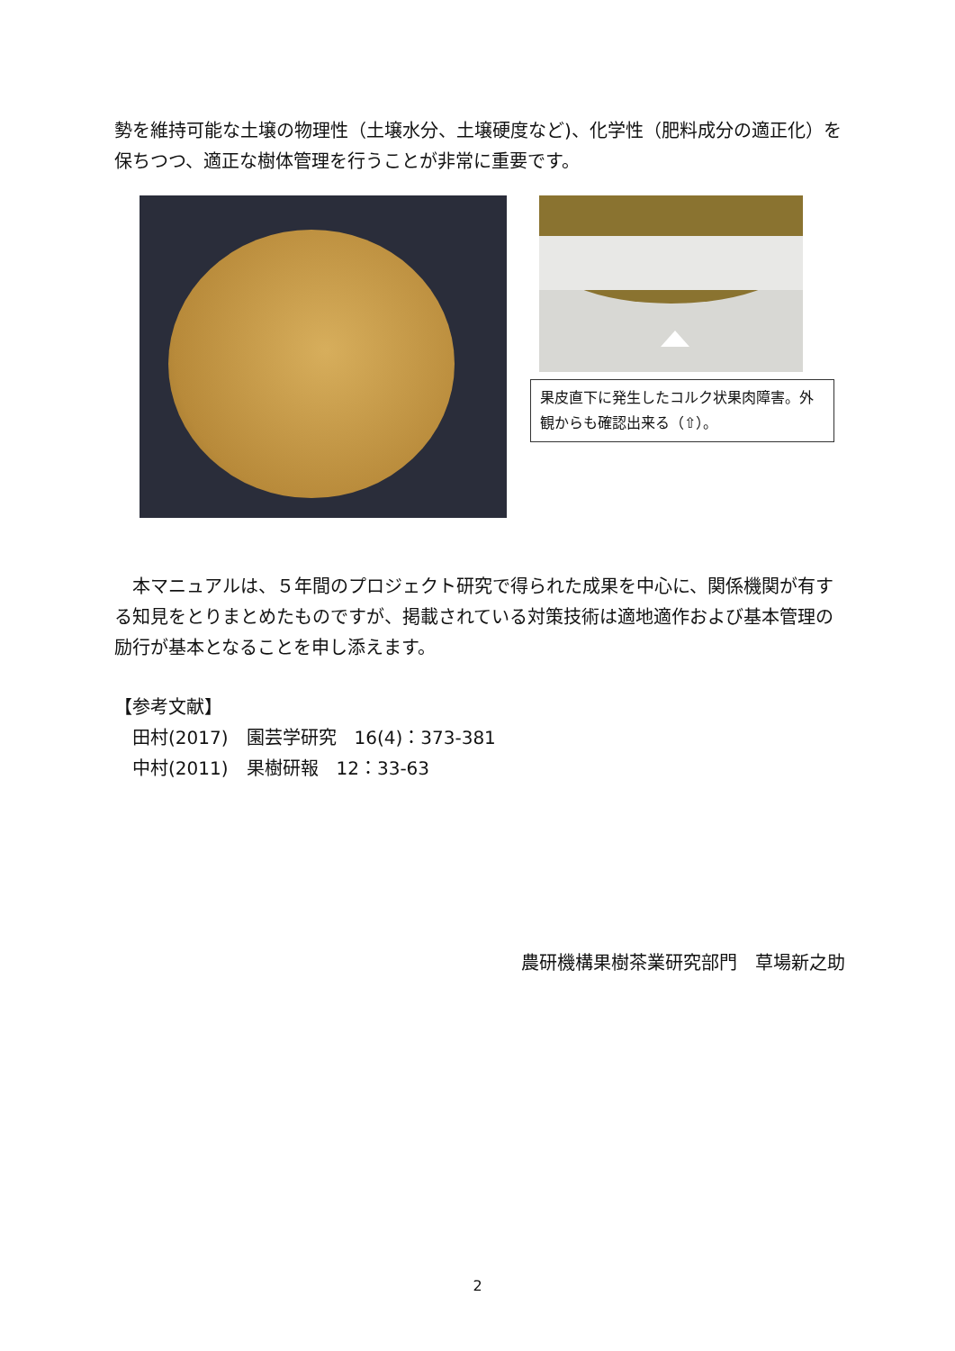勢を維持可能な土壌の物理性（土壌水分、土壌硬度など)、化学性（肥料成分の適正化）を保ちつつ、適正な樹体管理を行うことが非常に重要です。
果皮直下に発生したコルク状果肉障害。外観からも確認出来る（⇧）。
　本マニュアルは、５年間のプロジェクト研究で得られた成果を中心に、関係機関が有する知見をとりまとめたものですが、掲載されている対策技術は適地適作および基本管理の励行が基本となることを申し添えます。
【参考文献】
　田村(2017)　園芸学研究　16(4)：373-381
　中村(2011)　果樹研報　12：33-63
農研機構果樹茶業研究部門　草場新之助
2